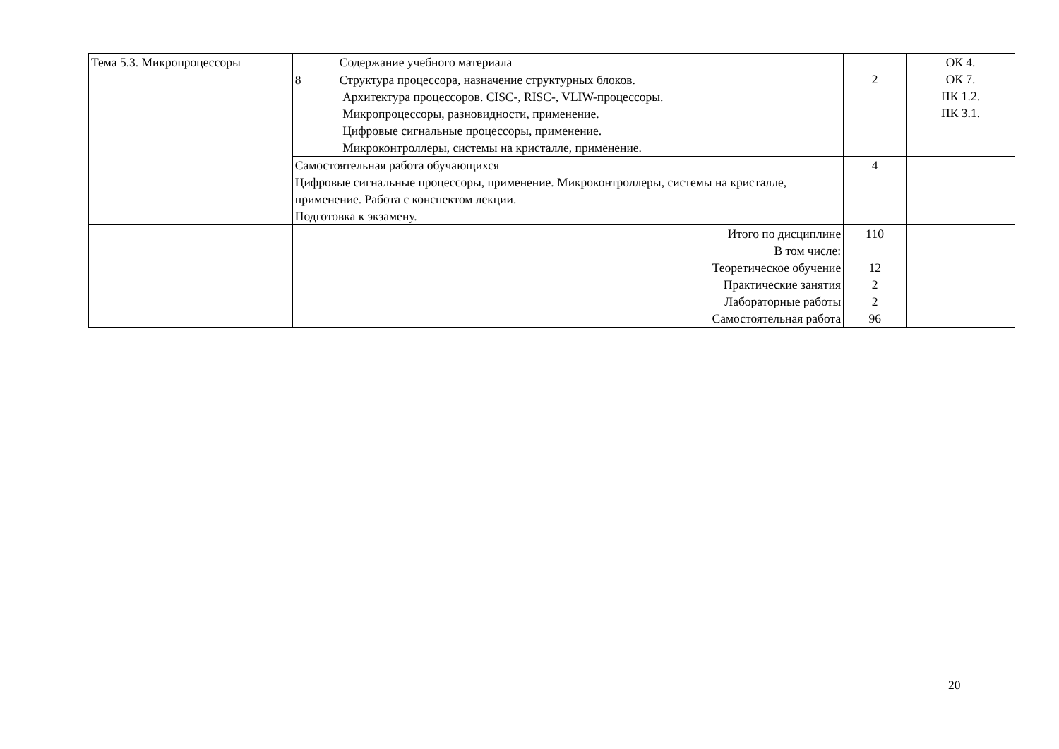| Тема 5.3. Микропроцессоры | | Содержание учебного материала | 2 | ОК 4. ОК 7. ПК 1.2. ПК 3.1. |
| | 8 | Структура процессора, назначение структурных блоков. Архитектура процессоров. CISC-, RISC-, VLIW-процессоры. Микропроцессоры, разновидности, применение. Цифровые сигнальные процессоры, применение. Микроконтроллеры, системы на кристалле, применение. | | |
| | Самостоятельная работа обучающихся Цифровые сигнальные процессоры, применение. Микроконтроллеры, системы на кристалле, применение. Работа с конспектом лекции. Подготовка к экзамену. | | 4 | |
| | Итого по дисциплине В том числе: Теоретическое обучение Практические занятия Лабораторные работы Самостоятельная работа | | 110 12 2 2 96 | |
20